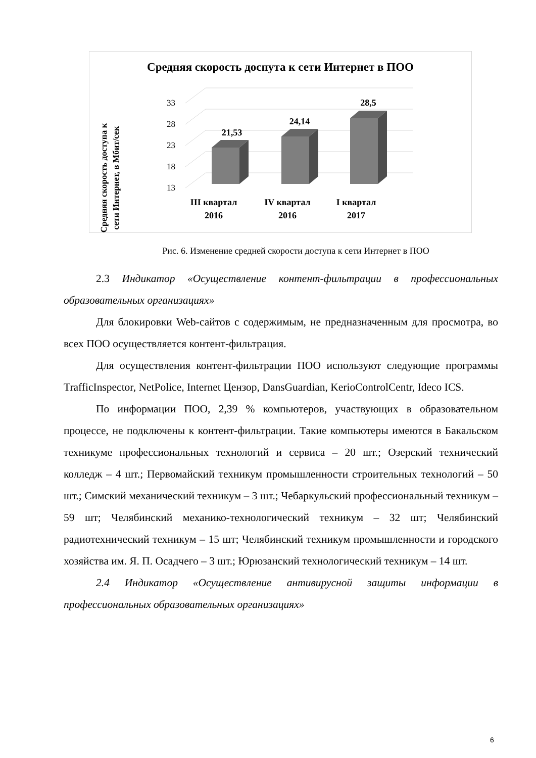Средняя скорость доспута к сети Интернет в ПОО
Средняя скорость доступа к
сети Интернет, в Мбит/сек
13
18
23
28
33
21,53
24,14
28,5
III квартал
2016
IV квартал
2016
I квартал
2017
Рис. 6. Изменение средней скорости доступа к сети Интернет в ПОО
2.3 Индикатор «Осуществление контент-фильтрации в профессиональных образовательных организациях»
Для блокировки Web-сайтов с содержимым, не предназначенным для просмотра, во всех ПОО осуществляется контент-фильтрация.
Для осуществления контент-фильтрации ПОО используют следующие программы TrafficInspector, NetPolice, Internet Цензор, DansGuardian, KerioControlCentr, Ideco ICS.
По информации ПОО, 2,39 % компьютеров, участвующих в образовательном процессе, не подключены к контент-фильтрации. Такие компьютеры имеются в Бакальском техникуме профессиональных технологий и сервиса – 20 шт.; Озерский технический колледж – 4 шт.; Первомайский техникум промышленности строительных технологий – 50 шт.; Симский механический техникум – 3 шт.; Чебаркульский профессиональный техникум – 59 шт; Челябинский механико-технологический техникум – 32 шт; Челябинский радиотехнический техникум – 15 шт; Челябинский техникум промышленности и городского хозяйства им. Я. П. Осадчего – 3 шт.; Юрюзанский технологический техникум – 14 шт.
2.4 Индикатор «Осуществление антивирусной защиты информации в профессиональных образовательных организациях»
6